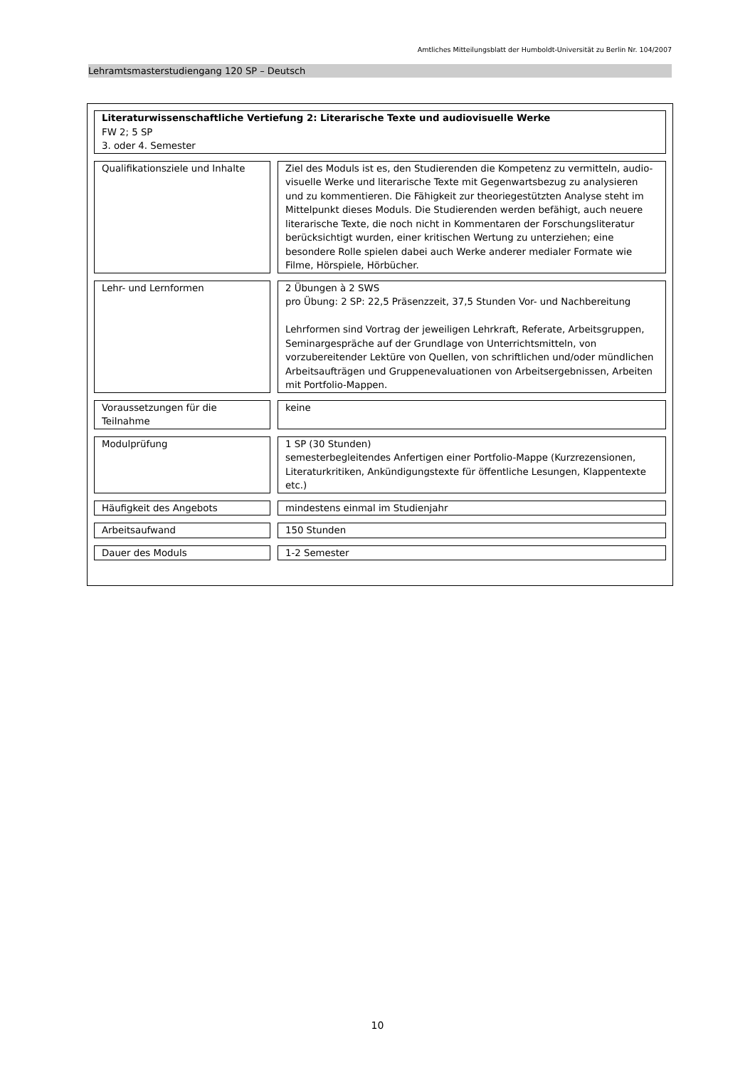Amtliches Mitteilungsblatt der Humboldt-Universität zu Berlin Nr. 104/2007
Lehramtsmasterstudiengang 120 SP – Deutsch
| Literaturwissenschaftliche Vertiefung 2: Literarische Texte und audiovisuelle Werke FW 2; 5 SP 3. oder 4. Semester | | |
| Qualifikationsziele und Inhalte | | Ziel des Moduls ist es, den Studierenden die Kompetenz zu vermitteln, audio-visuelle Werke und literarische Texte mit Gegenwartsbezug zu analysieren und zu kommentieren. Die Fähigkeit zur theoriegestützten Analyse steht im Mittelpunkt dieses Moduls. Die Studierenden werden befähigt, auch neuere literarische Texte, die noch nicht in Kommentaren der Forschungsliteratur berücksichtigt wurden, einer kritischen Wertung zu unterziehen; eine besondere Rolle spielen dabei auch Werke anderer medialer Formate wie Filme, Hörspiele, Hörbücher. |
| Lehr- und Lernformen | | 2 Übungen à 2 SWS pro Übung: 2 SP: 22,5 Präsenzzeit, 37,5 Stunden Vor- und Nachbereitung Lehrformen sind Vortrag der jeweiligen Lehrkraft, Referate, Arbeitsgruppen, Seminargespräche auf der Grundlage von Unterrichtsmitteln, von vorzubereitender Lektüre von Quellen, von schriftlichen und/oder mündlichen Arbeitsaufträgen und Gruppenevaluationen von Arbeitsergebnissen, Arbeiten mit Portfolio-Mappen. |
| Voraussetzungen für die Teilnahme | | keine |
| Modulprüfung | | 1 SP (30 Stunden) semesterbegleitendes Anfertigen einer Portfolio-Mappe (Kurzrezensionen, Literaturkritiken, Ankündigungstexte für öffentliche Lesungen, Klappentexte etc.) |
| Häufigkeit des Angebots | | mindestens einmal im Studienjahr |
| Arbeitsaufwand | | 150 Stunden |
| Dauer des Moduls | | 1-2 Semester |
10